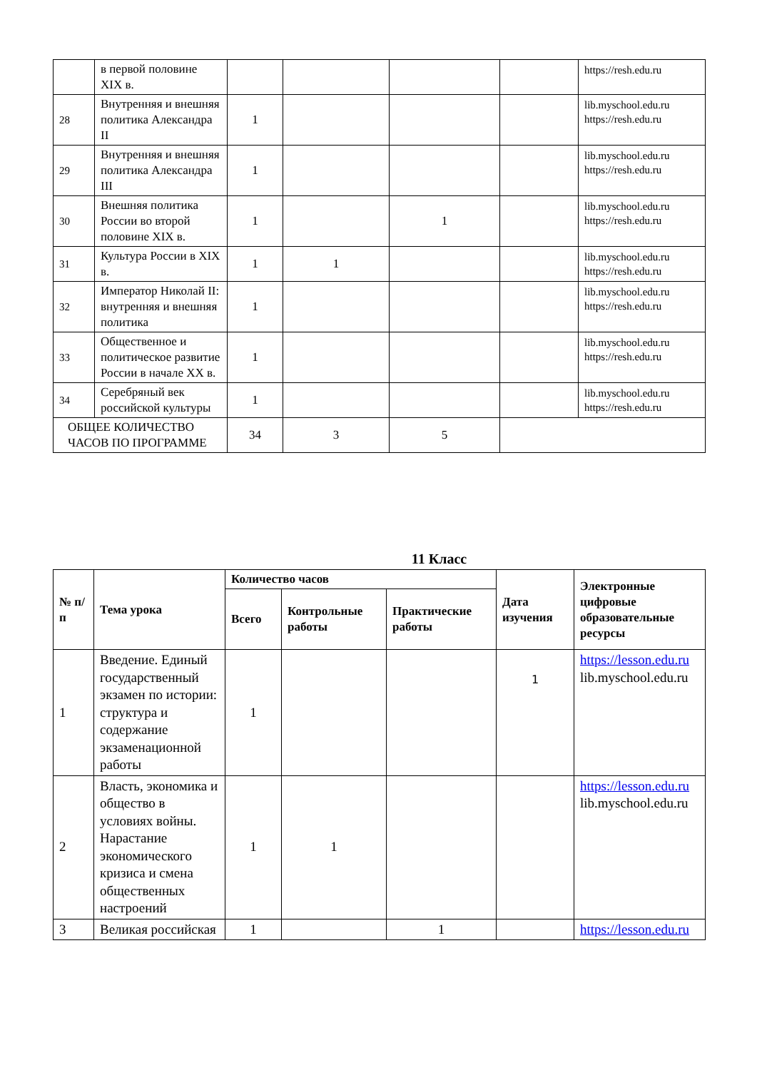| | в первой половине XIX в. | | | | | https://resh.edu.ru |
| 28 | Внутренняя и внешняя политика Александра II | 1 | | | | lib.myschool.edu.ru https://resh.edu.ru |
| 29 | Внутренняя и внешняя политика Александра III | 1 | | | | lib.myschool.edu.ru https://resh.edu.ru |
| 30 | Внешняя политика России во второй половине XIX в. | 1 | | 1 | | lib.myschool.edu.ru https://resh.edu.ru |
| 31 | Культура России в XIX в. | 1 | 1 | | | lib.myschool.edu.ru https://resh.edu.ru |
| 32 | Император Николай II: внутренняя и внешняя политика | 1 | | | | lib.myschool.edu.ru https://resh.edu.ru |
| 33 | Общественное и политическое развитие России в начале XX в. | 1 | | | | lib.myschool.edu.ru https://resh.edu.ru |
| 34 | Серебряный век российской культуры | 1 | | | | lib.myschool.edu.ru https://resh.edu.ru |
| ОБЩЕЕ КОЛИЧЕСТВО ЧАСОВ ПО ПРОГРАММЕ | | 34 | 3 | 5 | | |
11 Класс
| № п/п | Тема урока | Количество часов | | | Дата изучения | Электронные цифровые образовательные ресурсы |
| --- | --- | --- | --- | --- | --- | --- |
| | | Всего | Контрольные работы | Практические работы | | |
| 1 | Введение. Единый государственный экзамен по истории: структура и содержание экзаменационной работы | 1 | | | 1 | https://lesson.edu.ru lib.myschool.edu.ru |
| 2 | Власть, экономика и общество в условиях войны. Нарастание экономического кризиса и смена общественных настроений | 1 | 1 | | | https://lesson.edu.ru lib.myschool.edu.ru |
| 3 | Великая российская | 1 | | 1 | | https://lesson.edu.ru |